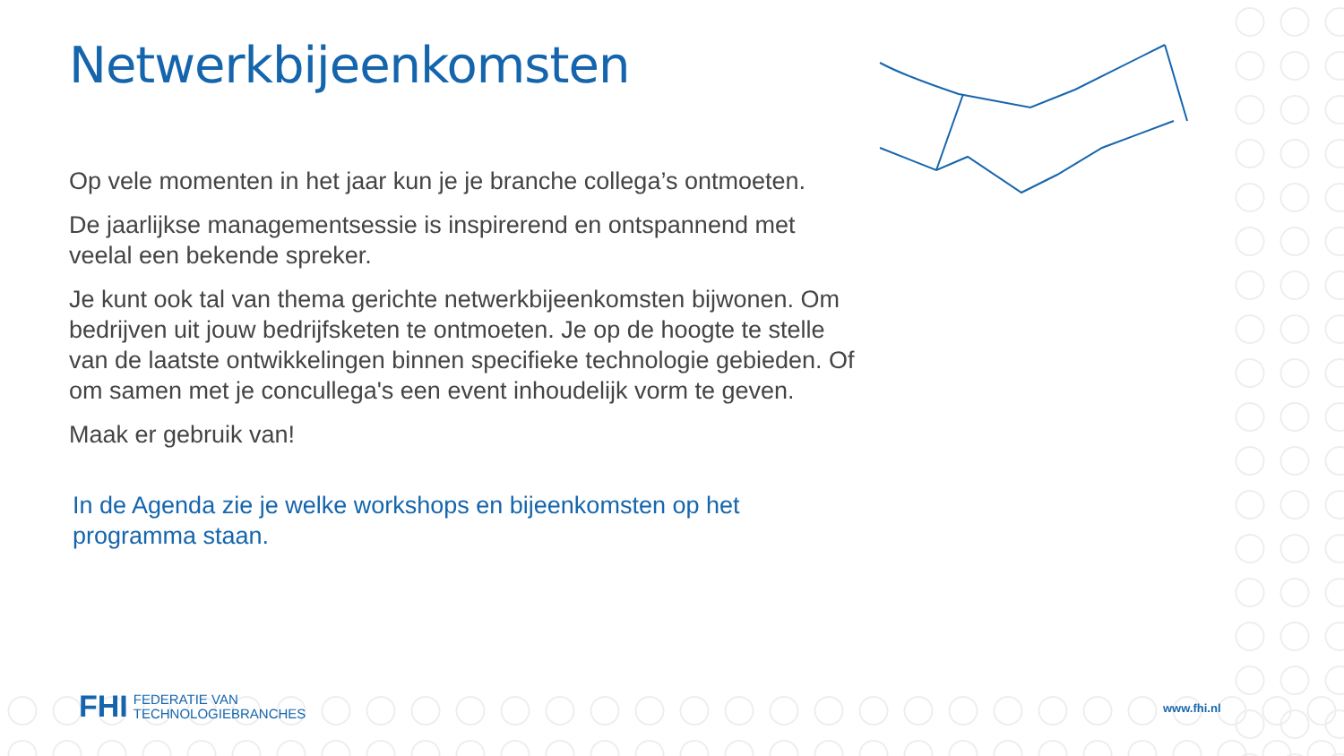Netwerkbijeenkomsten
Op vele momenten in het jaar kun je je branche collega’s ontmoeten.
De jaarlijkse managementsessie is inspirerend en ontspannend met veelal een bekende spreker.
Je kunt ook tal van thema gerichte netwerkbijeenkomsten bijwonen. Om bedrijven uit jouw bedrijfsketen te ontmoeten. Je op de hoogte te stelle van de laatste ontwikkelingen binnen specifieke technologie gebieden. Of om samen met je concullega's een event inhoudelijk vorm te geven.
Maak er gebruik van!
In de Agenda zie je welke workshops en bijeenkomsten op het programma staan.
FHI FEDERATIE VAN
TECHNOLOGIEBRANCHES
www.fhi.nl